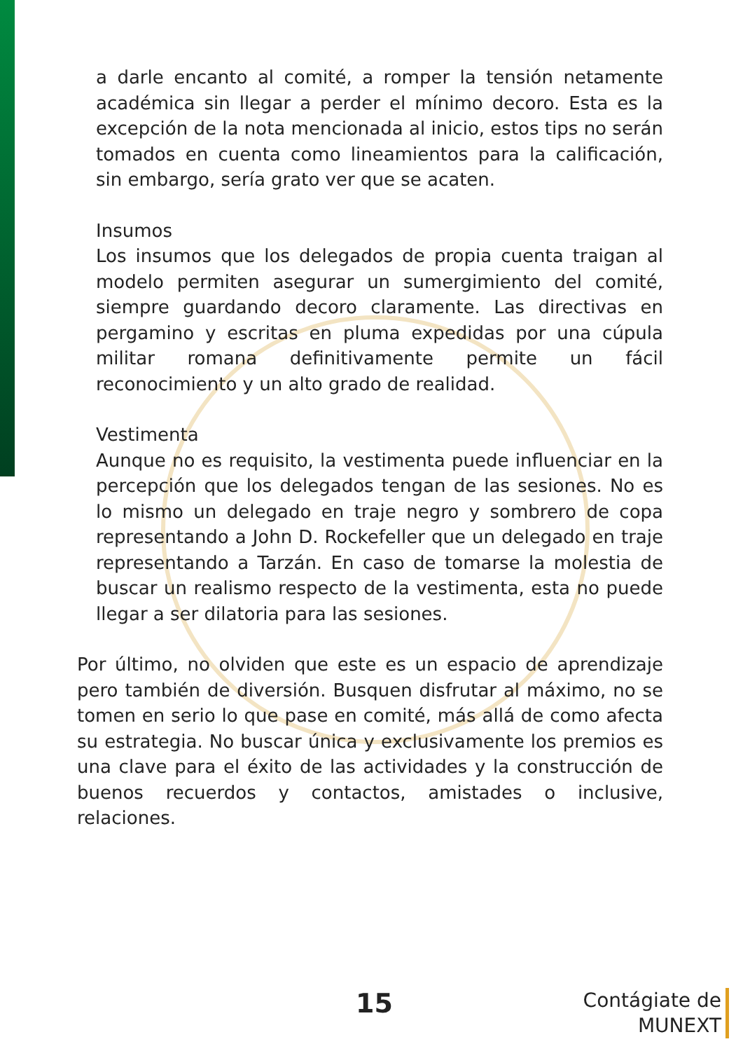a darle encanto al comité, a romper la tensión netamente académica sin llegar a perder el mínimo decoro. Esta es la excepción de la nota mencionada al inicio, estos tips no serán tomados en cuenta como lineamientos para la calificación, sin embargo, sería grato ver que se acaten.
Insumos
Los insumos que los delegados de propia cuenta traigan al modelo permiten asegurar un sumergimiento del comité, siempre guardando decoro claramente. Las directivas en pergamino y escritas en pluma expedidas por una cúpula militar romana definitivamente permite un fácil reconocimiento y un alto grado de realidad.
Vestimenta
Aunque no es requisito, la vestimenta puede influenciar en la percepción que los delegados tengan de las sesiones. No es lo mismo un delegado en traje negro y sombrero de copa representando a John D. Rockefeller que un delegado en traje representando a Tarzán. En caso de tomarse la molestia de buscar un realismo respecto de la vestimenta, esta no puede llegar a ser dilatoria para las sesiones.
Por último, no olviden que este es un espacio de aprendizaje pero también de diversión. Busquen disfrutar al máximo, no se tomen en serio lo que pase en comité, más allá de como afecta su estrategia. No buscar única y exclusivamente los premios es una clave para el éxito de las actividades y la construcción de buenos recuerdos y contactos, amistades o inclusive, relaciones.
15
Contágiate de
MUNEXT